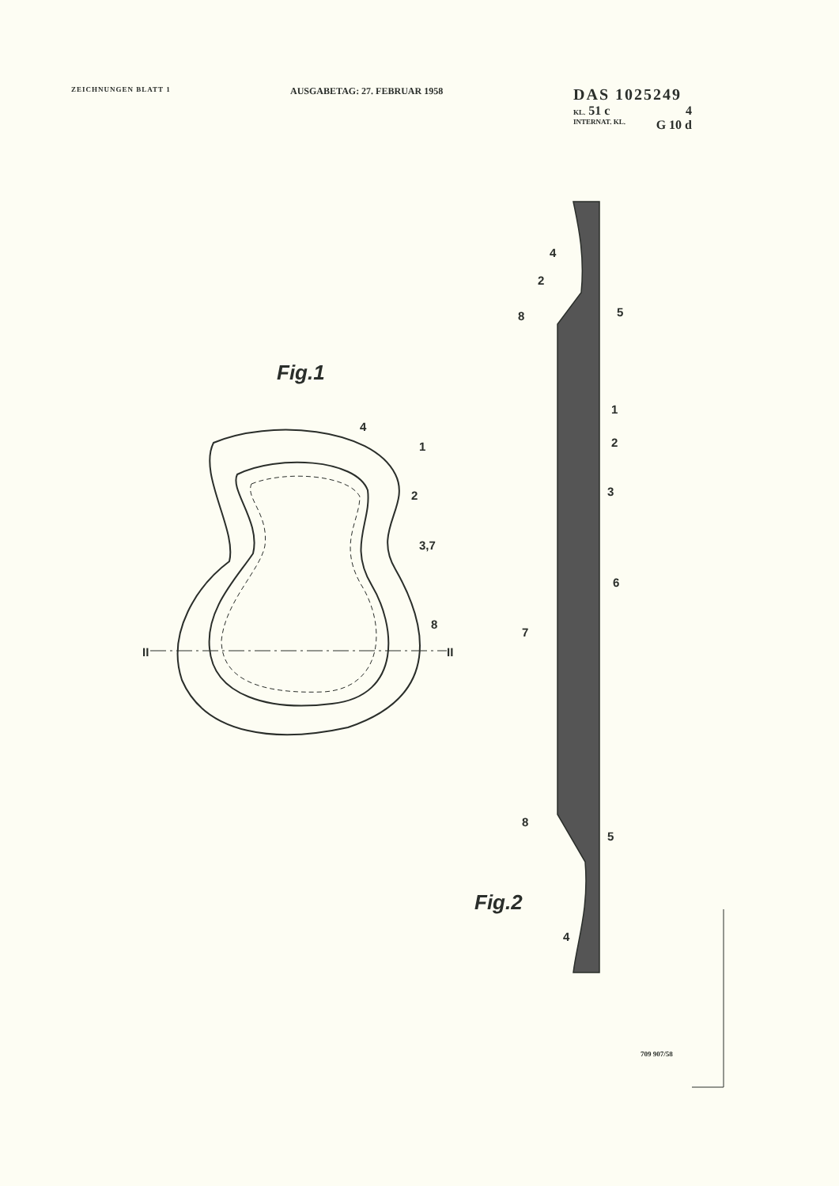Fig.1
Fig.2
4
1
2
3,7
8
II
II
4
2
8
5
1
2
3
6
7
8
5
4
ZEICHNUNGEN BLATT 1
AUSGABETAG: 27. FEBRUAR 1958
DAS 1025249
KL. 51 c 4
INTERNAT. KL. G 10 d
709 907/58